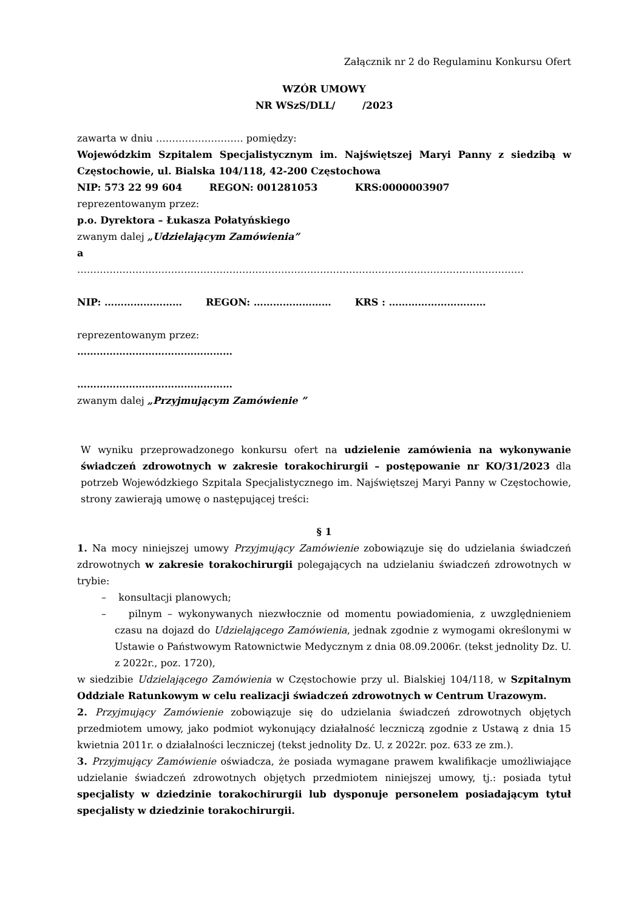Załącznik nr 2 do Regulaminu Konkursu Ofert
WZÓR UMOWY
NR WSzS/DLL/ /2023
zawarta w dniu ……………………… pomiędzy:
Wojewódzkim Szpitalem Specjalistycznym im. Najświętszej Maryi Panny z siedzibą w Częstochowie, ul. Bialska 104/118, 42-200 Częstochowa
NIP: 573 22 99 604 REGON: 001281053 KRS:0000003907
reprezentowanym przez:
p.o. Dyrektora – Łukasza Połatyńskiego
zwanym dalej „Udzielającym Zamówienia”
a
…………………………………………………………………………………………………………………………
NIP: …………………… REGON: …………………… KRS : …………………………
reprezentowanym przez:
…………………………………………
…………………………………………
zwanym dalej „Przyjmującym Zamówienie ”
W wyniku przeprowadzonego konkursu ofert na udzielenie zamówienia na wykonywanie świadczeń zdrowotnych w zakresie torakochirurgii – postępowanie nr KO/31/2023 dla potrzeb Wojewódzkiego Szpitala Specjalistycznego im. Najświętszej Maryi Panny w Częstochowie, strony zawierają umowę o następującej treści:
§ 1
1. Na mocy niniejszej umowy Przyjmujący Zamówienie zobowiązuje się do udzielania świadczeń zdrowotnych w zakresie torakochirurgii polegających na udzielaniu świadczeń zdrowotnych w trybie:
– konsultacji planowych;
– pilnym – wykonywanych niezwłocznie od momentu powiadomienia, z uwzględnieniem czasu na dojazd do Udzielającego Zamówienia, jednak zgodnie z wymogami określonymi w Ustawie o Państwowym Ratownictwie Medycznym z dnia 08.09.2006r. (tekst jednolity Dz. U. z 2022r., poz. 1720),
w siedzibie Udzielającego Zamówienia w Częstochowie przy ul. Bialskiej 104/118, w Szpitalnym Oddziale Ratunkowym w celu realizacji świadczeń zdrowotnych w Centrum Urazowym.
2. Przyjmujący Zamówienie zobowiązuje się do udzielania świadczeń zdrowotnych objętych przedmiotem umowy, jako podmiot wykonujący działalność leczniczą zgodnie z Ustawą z dnia 15 kwietnia 2011r. o działalności leczniczej (tekst jednolity Dz. U. z 2022r. poz. 633 ze zm.).
3. Przyjmujący Zamówienie oświadcza, że posiada wymagane prawem kwalifikacje umożliwiające udzielanie świadczeń zdrowotnych objętych przedmiotem niniejszej umowy, tj.: posiada tytuł specjalisty w dziedzinie torakochirurgii lub dysponuje personelem posiadającym tytuł specjalisty w dziedzinie torakochirurgii.